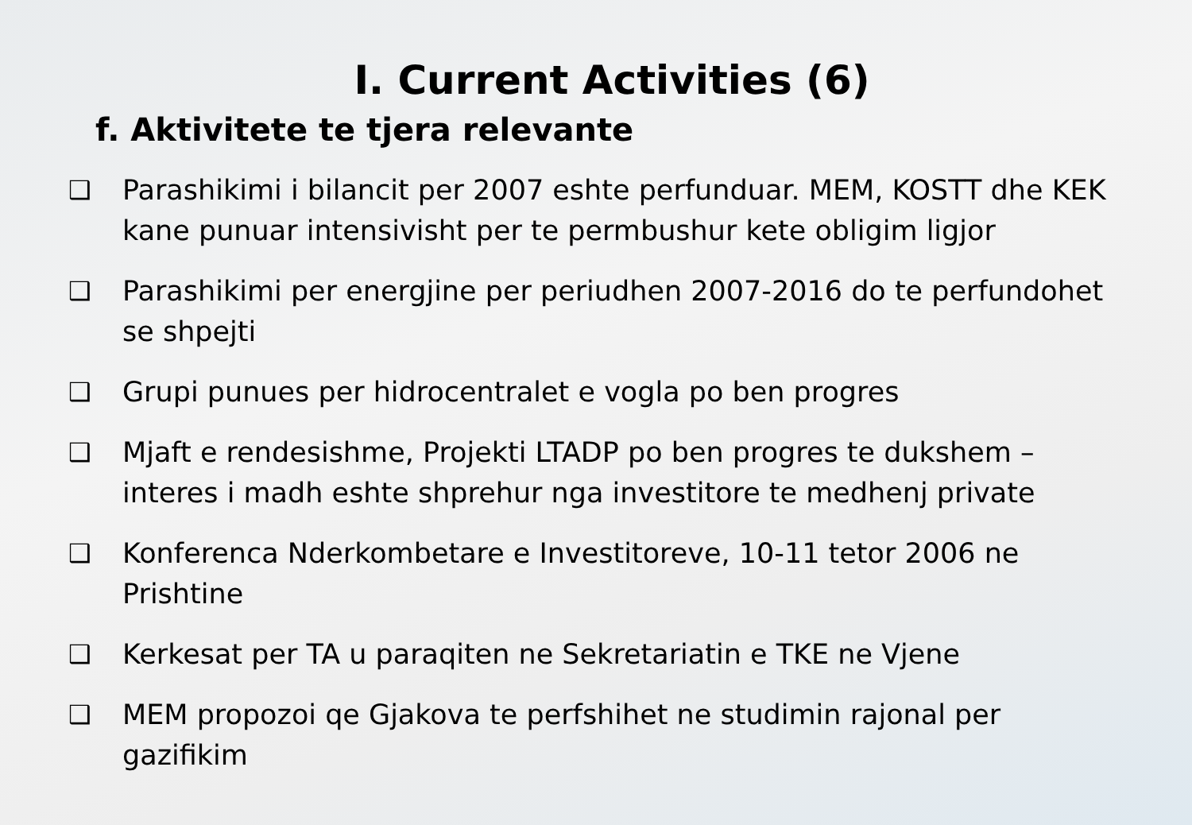I. Current Activities (6)
f. Aktivitete te tjera relevante
❑ Parashikimi i bilancit per 2007 eshte perfunduar. MEM, KOSTT dhe KEK kane punuar intensivisht per te permbushur kete obligim ligjor
❑ Parashikimi per energjine per periudhen 2007-2016 do te perfundohet se shpejti
❑ Grupi punues per hidrocentralet e vogla po ben progres
❑ Mjaft e rendesishme, Projekti LTADP po ben progres te dukshem – interes i madh eshte shprehur nga investitore te medhenj private
❑ Konferenca Nderkombetare e Investitoreve, 10-11 tetor 2006 ne Prishtine
❑ Kerkesat per TA u paraqiten ne Sekretariatin e TKE ne Vjene
❑ MEM propozoi qe Gjakova te perfshihet ne studimin rajonal per gazifikim